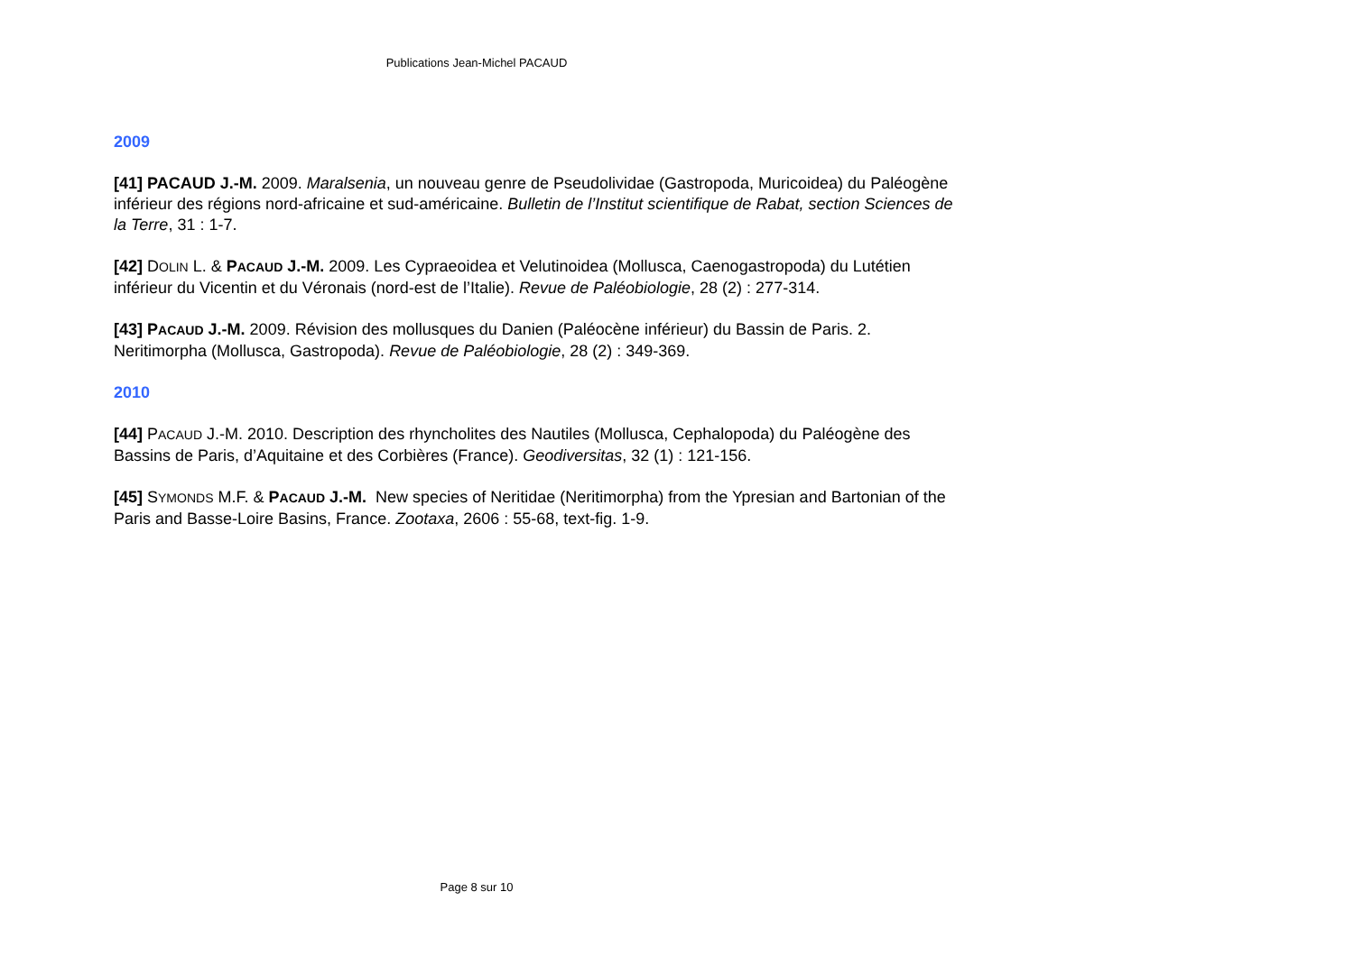Publications Jean-Michel PACAUD
2009
[41] PACAUD J.-M. 2009. Maralsenia, un nouveau genre de Pseudolividae (Gastropoda, Muricoidea) du Paléogène inférieur des régions nord-africaine et sud-américaine. Bulletin de l’Institut scientifique de Rabat, section Sciences de la Terre, 31 : 1-7.
[42] DOLIN L. & PACAUD J.-M. 2009. Les Cypraeoidea et Velutinoidea (Mollusca, Caenogastropoda) du Lutétien inférieur du Vicentin et du Véronais (nord-est de l’Italie). Revue de Paléobiologie, 28 (2) : 277-314.
[43] PACAUD J.-M. 2009. Révision des mollusques du Danien (Paléocène inférieur) du Bassin de Paris. 2. Neritimorpha (Mollusca, Gastropoda). Revue de Paléobiologie, 28 (2) : 349-369.
2010
[44] PACAUD J.-M. 2010. Description des rhyncholites des Nautiles (Mollusca, Cephalopoda) du Paléogène des Bassins de Paris, d’Aquitaine et des Corbières (France). Geodiversitas, 32 (1) : 121-156.
[45] SYMONDS M.F. & PACAUD J.-M. New species of Neritidae (Neritimorpha) from the Ypresian and Bartonian of the Paris and Basse-Loire Basins, France. Zootaxa, 2606 : 55-68, text-fig. 1-9.
Page 8 sur 10